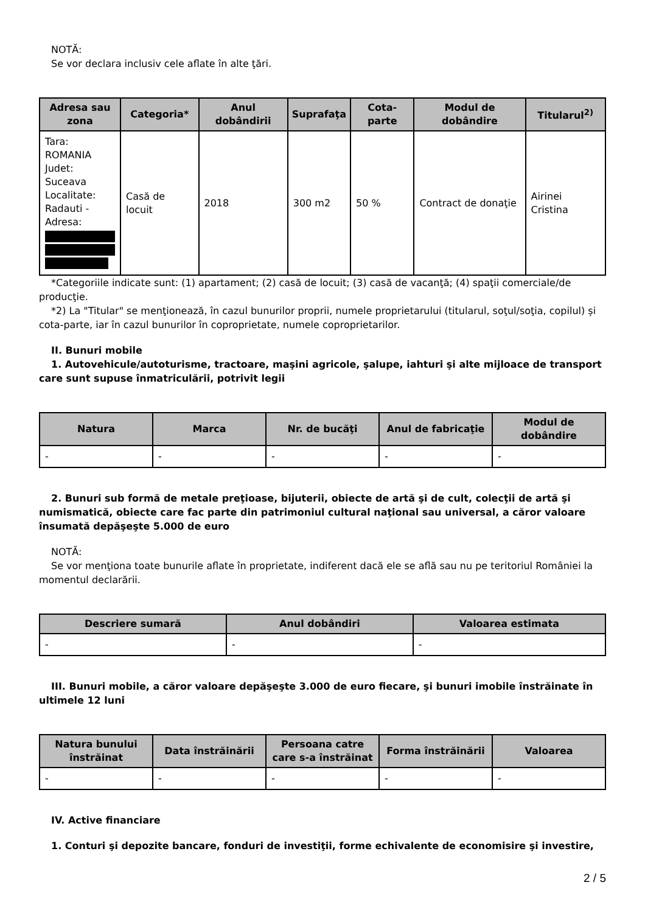NOTĂ:
Se vor declara inclusiv cele aflate în alte ţări.
| Adresa sau zona | Categoria* | Anul dobândirii | Suprafaţa | Cota-parte | Modul de dobândire | Titularul<sup>2)</sup> |
| --- | --- | --- | --- | --- | --- | --- |
| Tara: ROMANIA Judet: Suceava Localitate: Radauti - Adresa: | Casă de locuit | 2018 | 300 m2 | 50 % | Contract de donaţie | Airinei Cristina |
*Categoriile indicate sunt: (1) apartament; (2) casă de locuit; (3) casă de vacanţă; (4) spaţii comerciale/de producţie.
*2) La "Titular" se menţionează, în cazul bunurilor proprii, numele proprietarului (titularul, soţul/soţia, copilul) și cota-parte, iar în cazul bunurilor în coproprietate, numele coproprietarilor.
II. Bunuri mobile
1. Autovehicule/autoturisme, tractoare, maşini agricole, şalupe, iahturi şi alte mijloace de transport care sunt supuse înmatriculării, potrivit legii
| Natura | Marca | Nr. de bucăţi | Anul de fabricaţie | Modul de dobândire |
| --- | --- | --- | --- | --- |
| - | - | - | - | - |
2. Bunuri sub formă de metale preţioase, bijuterii, obiecte de artă şi de cult, colecţii de artă şi numismatică, obiecte care fac parte din patrimoniul cultural naţional sau universal, a căror valoare însumată depăşeşte 5.000 de euro
NOTĂ:
Se vor menţiona toate bunurile aflate în proprietate, indiferent dacă ele se află sau nu pe teritoriul României la momentul declarării.
| Descriere sumară | Anul dobândiri | Valoarea estimata |
| --- | --- | --- |
| - | - | - |
III. Bunuri mobile, a căror valoare depăşeşte 3.000 de euro fiecare, şi bunuri imobile înstrăinate în ultimele 12 luni
| Natura bunului înstrăinat | Data înstrăinării | Persoana catre care s-a înstrăinat | Forma înstrăinării | Valoarea |
| --- | --- | --- | --- | --- |
| - | - | - | - | - |
IV. Active financiare
1. Conturi şi depozite bancare, fonduri de investiţii, forme echivalente de economisire şi investire,
2 / 5